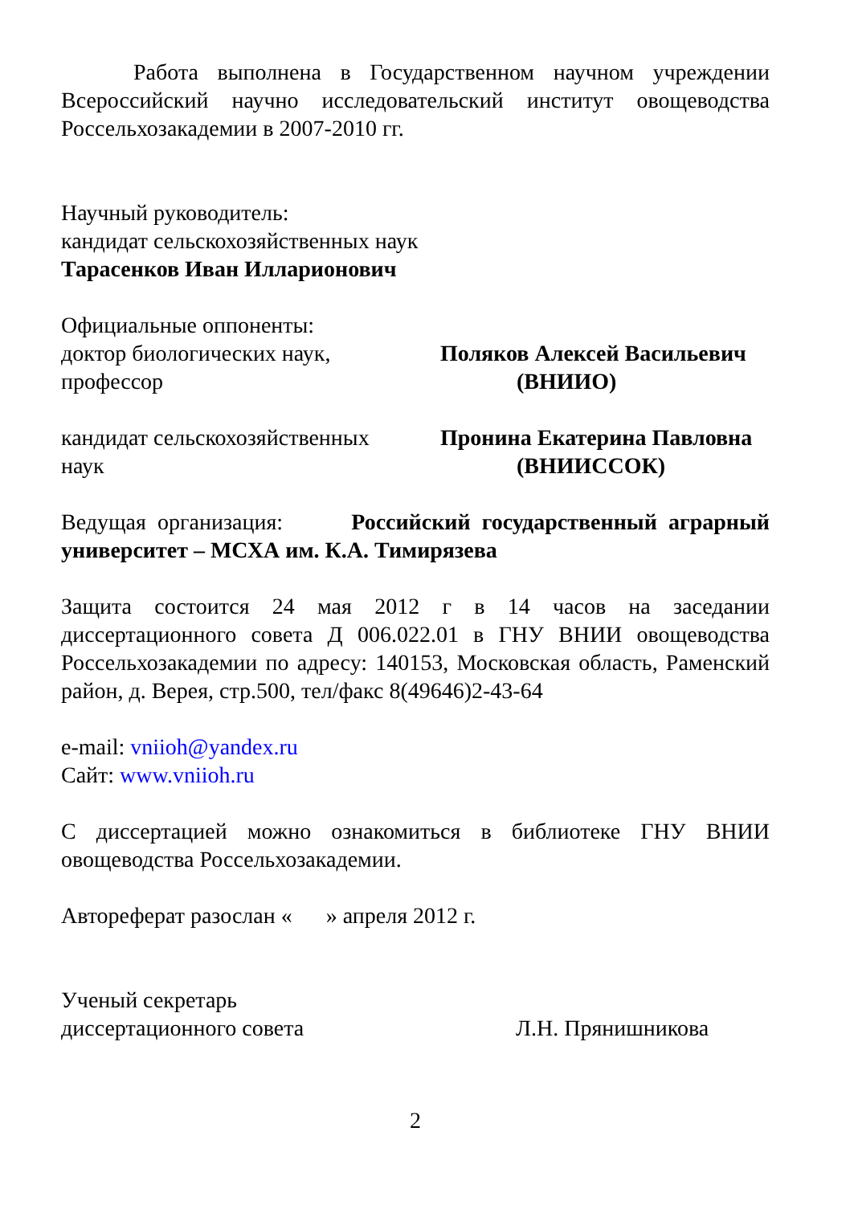Работа выполнена в Государственном научном учреждении Всероссийский научно исследовательский институт овощеводства Россельхозакадемии в 2007-2010 гг.
Научный руководитель:
кандидат сельскохозяйственных наук
Тарасенков Иван Илларионович
Официальные оппоненты:
доктор биологических наук,
профессор
Поляков Алексей Васильевич
(ВНИИО)
кандидат сельскохозяйственных
наук
Пронина Екатерина Павловна
(ВНИИССОК)
Ведущая организация: Российский государственный аграрный университет – МСХА им. К.А. Тимирязева
Защита состоится 24 мая 2012 г в 14 часов на заседании диссертационного совета Д 006.022.01 в ГНУ ВНИИ овощеводства Россельхозакадемии по адресу: 140153, Московская область, Раменский район, д. Верея, стр.500, тел/факс 8(49646)2-43-64
e-mail: vniioh@yandex.ru
Сайт: www.vniioh.ru
С диссертацией можно ознакомиться в библиотеке ГНУ ВНИИ овощеводства Россельхозакадемии.
Автореферат разослан « » апреля 2012 г.
Ученый секретарь
диссертационного совета
Л.Н. Прянишникова
2